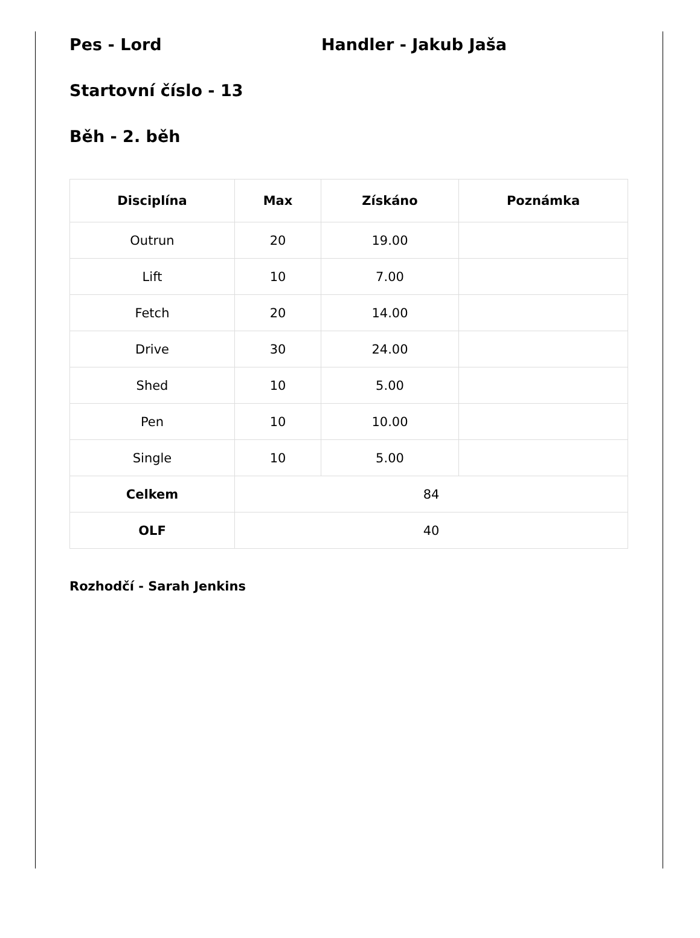Pes - Lord Handler - Jakub Jaša
Startovní číslo - 13
Běh - 2. běh
| Disciplína | Max | Získáno | Poznámka |
| --- | --- | --- | --- |
| Outrun | 20 | 19.00 | |
| Lift | 10 | 7.00 | |
| Fetch | 20 | 14.00 | |
| Drive | 30 | 24.00 | |
| Shed | 10 | 5.00 | |
| Pen | 10 | 10.00 | |
| Single | 10 | 5.00 | |
| Celkem | 84 | | |
| OLF | 40 | | |
Rozhodčí - Sarah Jenkins